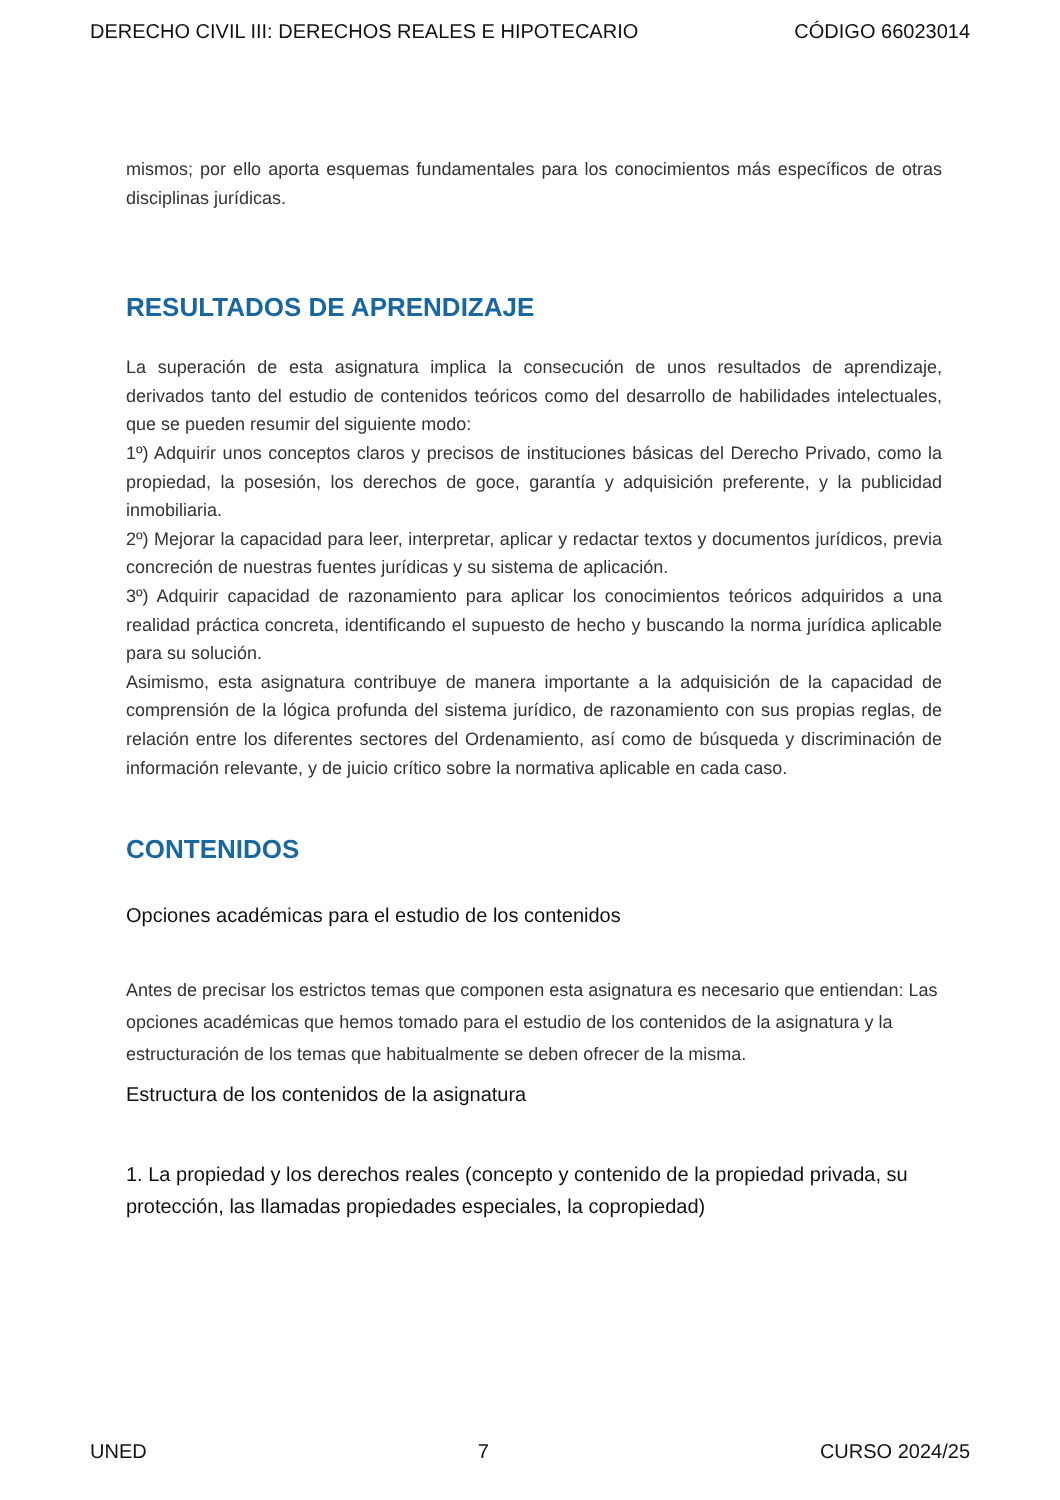DERECHO CIVIL III: DERECHOS REALES E HIPOTECARIO CÓDIGO 66023014
mismos; por ello aporta esquemas fundamentales para los conocimientos más específicos de otras disciplinas jurídicas.
RESULTADOS DE APRENDIZAJE
La superación de esta asignatura implica la consecución de unos resultados de aprendizaje, derivados tanto del estudio de contenidos teóricos como del desarrollo de habilidades intelectuales, que se pueden resumir del siguiente modo:
1º) Adquirir unos conceptos claros y precisos de instituciones básicas del Derecho Privado, como la propiedad, la posesión, los derechos de goce, garantía y adquisición preferente, y la publicidad inmobiliaria.
2º) Mejorar la capacidad para leer, interpretar, aplicar y redactar textos y documentos jurídicos, previa concreción de nuestras fuentes jurídicas y su sistema de aplicación.
3º) Adquirir capacidad de razonamiento para aplicar los conocimientos teóricos adquiridos a una realidad práctica concreta, identificando el supuesto de hecho y buscando la norma jurídica aplicable para su solución.
Asimismo, esta asignatura contribuye de manera importante a la adquisición de la capacidad de comprensión de la lógica profunda del sistema jurídico, de razonamiento con sus propias reglas, de relación entre los diferentes sectores del Ordenamiento, así como de búsqueda y discriminación de información relevante, y de juicio crítico sobre la normativa aplicable en cada caso.
CONTENIDOS
Opciones académicas para el estudio de los contenidos
Antes de precisar los estrictos temas que componen esta asignatura es necesario que entiendan: Las opciones académicas que hemos tomado para el estudio de los contenidos de la asignatura y la estructuración de los temas que habitualmente se deben ofrecer de la misma.
Estructura de los contenidos de la asignatura
1. La propiedad y los derechos reales (concepto y contenido de la propiedad privada, su protección, las llamadas propiedades especiales, la copropiedad)
UNED 7 CURSO 2024/25